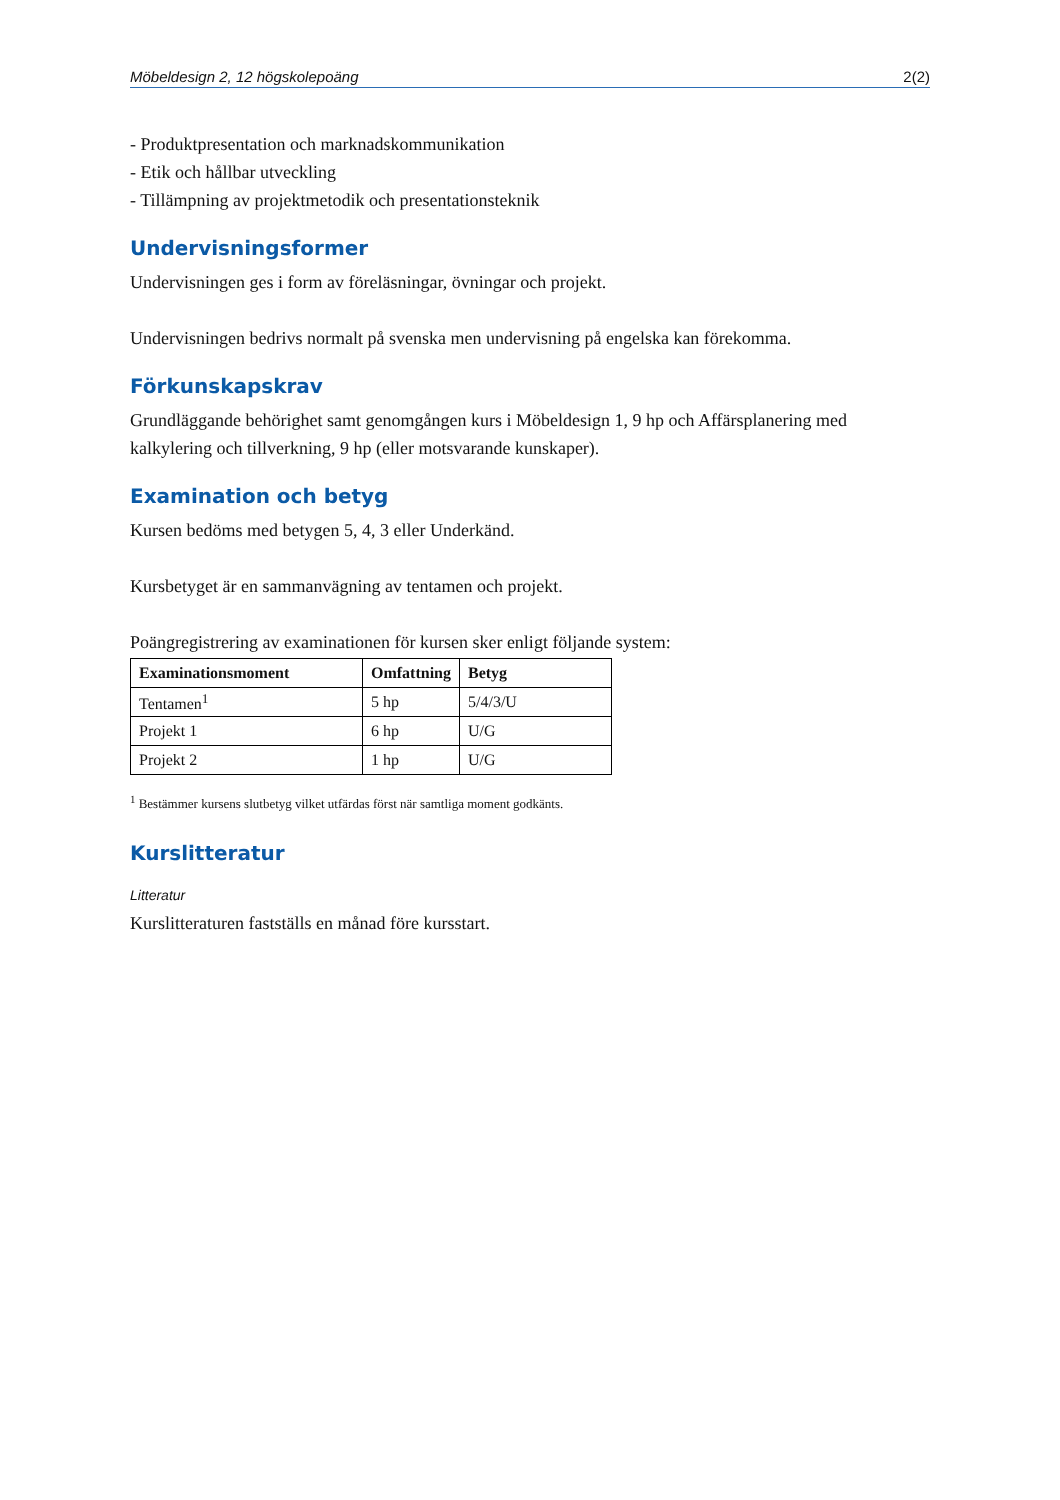Möbeldesign 2, 12 högskolepoäng 2(2)
- Produktpresentation och marknadskommunikation
- Etik och hållbar utveckling
- Tillämpning av projektmetodik och presentationsteknik
Undervisningsformer
Undervisningen ges i form av föreläsningar, övningar och projekt.
Undervisningen bedrivs normalt på svenska men undervisning på engelska kan förekomma.
Förkunskapskrav
Grundläggande behörighet samt genomgången kurs i Möbeldesign 1, 9 hp och Affärsplanering med kalkylering och tillverkning, 9 hp (eller motsvarande kunskaper).
Examination och betyg
Kursen bedöms med betygen 5, 4, 3 eller Underkänd.
Kursbetyget är en sammanvägning av tentamen och projekt.
Poängregistrering av examinationen för kursen sker enligt följande system:
| Examinationsmoment | Omfattning | Betyg |
| --- | --- | --- |
| Tentamen<sup>1</sup> | 5 hp | 5/4/3/U |
| Projekt 1 | 6 hp | U/G |
| Projekt 2 | 1 hp | U/G |
<sup>1</sup> Bestämmer kursens slutbetyg vilket utfärdas först när samtliga moment godkänts.
Kurslitteratur
Litteratur
Kurslitteraturen fastställs en månad före kursstart.